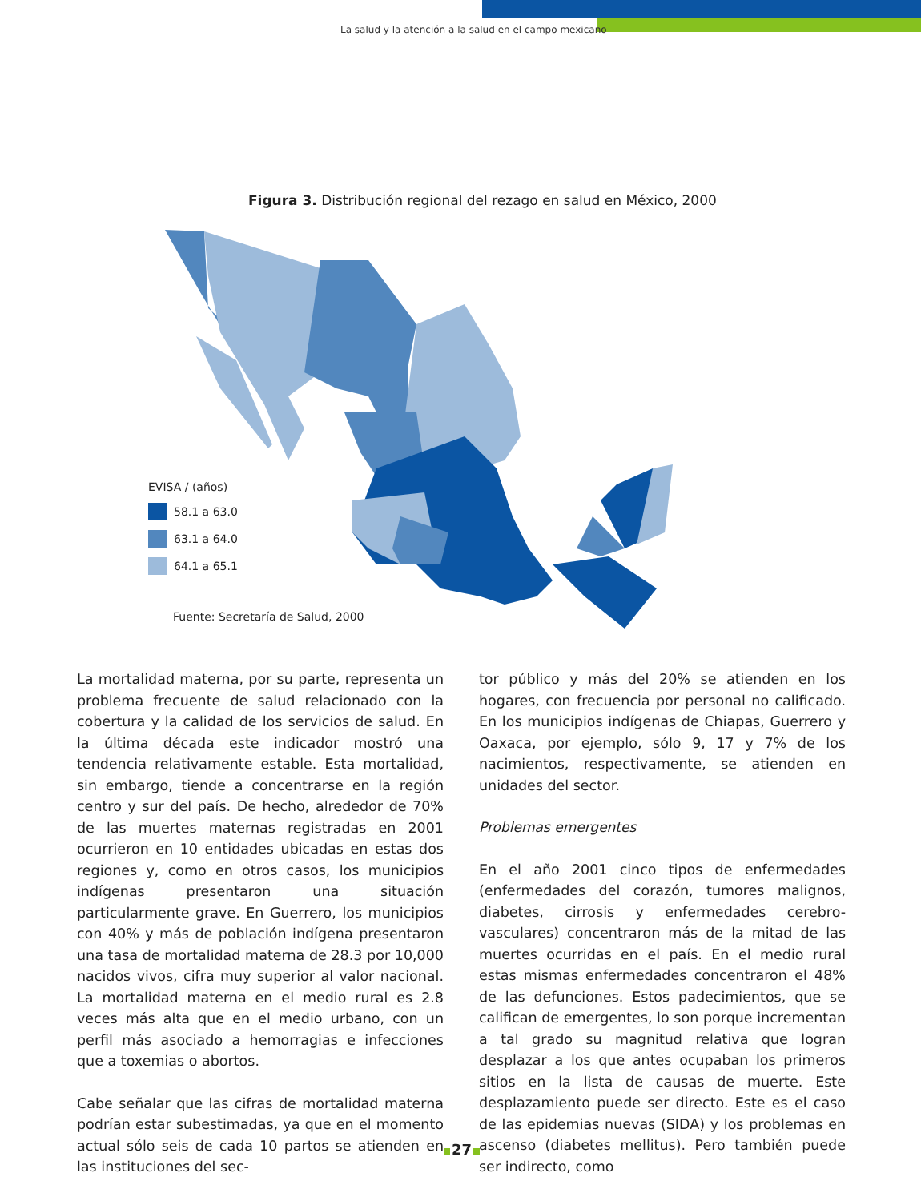La salud y la atención a la salud en el campo mexicano
Figura 3. Distribución regional del rezago en salud en México, 2000
EVISA / (años)
58.1 a 63.0
63.1 a 64.0
64.1 a 65.1
Fuente: Secretaría de Salud, 2000
La mortalidad materna, por su parte, representa un problema frecuente de salud relacionado con la cobertura y la calidad de los servicios de salud. En la última década este indicador mostró una tendencia relativamente estable. Esta mortalidad, sin embargo, tiende a concentrarse en la región centro y sur del país. De hecho, alrededor de 70% de las muertes maternas registradas en 2001 ocurrieron en 10 entidades ubicadas en estas dos regiones y, como en otros casos, los municipios indígenas presentaron una situación particularmente grave. En Guerrero, los municipios con 40% y más de población indígena presentaron una tasa de mortalidad materna de 28.3 por 10,000 nacidos vivos, cifra muy superior al valor nacional. La mortalidad materna en el medio rural es 2.8 veces más alta que en el medio urbano, con un perfil más asociado a hemorragias e infecciones que a toxemias o abortos.
Cabe señalar que las cifras de mortalidad materna podrían estar subestimadas, ya que en el momento actual sólo seis de cada 10 partos se atienden en las instituciones del sec-
tor público y más del 20% se atienden en los hogares, con frecuencia por personal no calificado. En los municipios indígenas de Chiapas, Guerrero y Oaxaca, por ejemplo, sólo 9, 17 y 7% de los nacimientos, respectivamente, se atienden en unidades del sector.
Problemas emergentes
En el año 2001 cinco tipos de enfermedades (enfermedades del corazón, tumores malignos, diabetes, cirrosis y enfermedades cerebro-vasculares) concentraron más de la mitad de las muertes ocurridas en el país. En el medio rural estas mismas enfermedades concentraron el 48% de las defunciones. Estos padecimientos, que se califican de emergentes, lo son porque incrementan a tal grado su magnitud relativa que logran desplazar a los que antes ocupaban los primeros sitios en la lista de causas de muerte. Este desplazamiento puede ser directo. Este es el caso de las epidemias nuevas (SIDA) y los problemas en ascenso (diabetes mellitus). Pero también puede ser indirecto, como
27